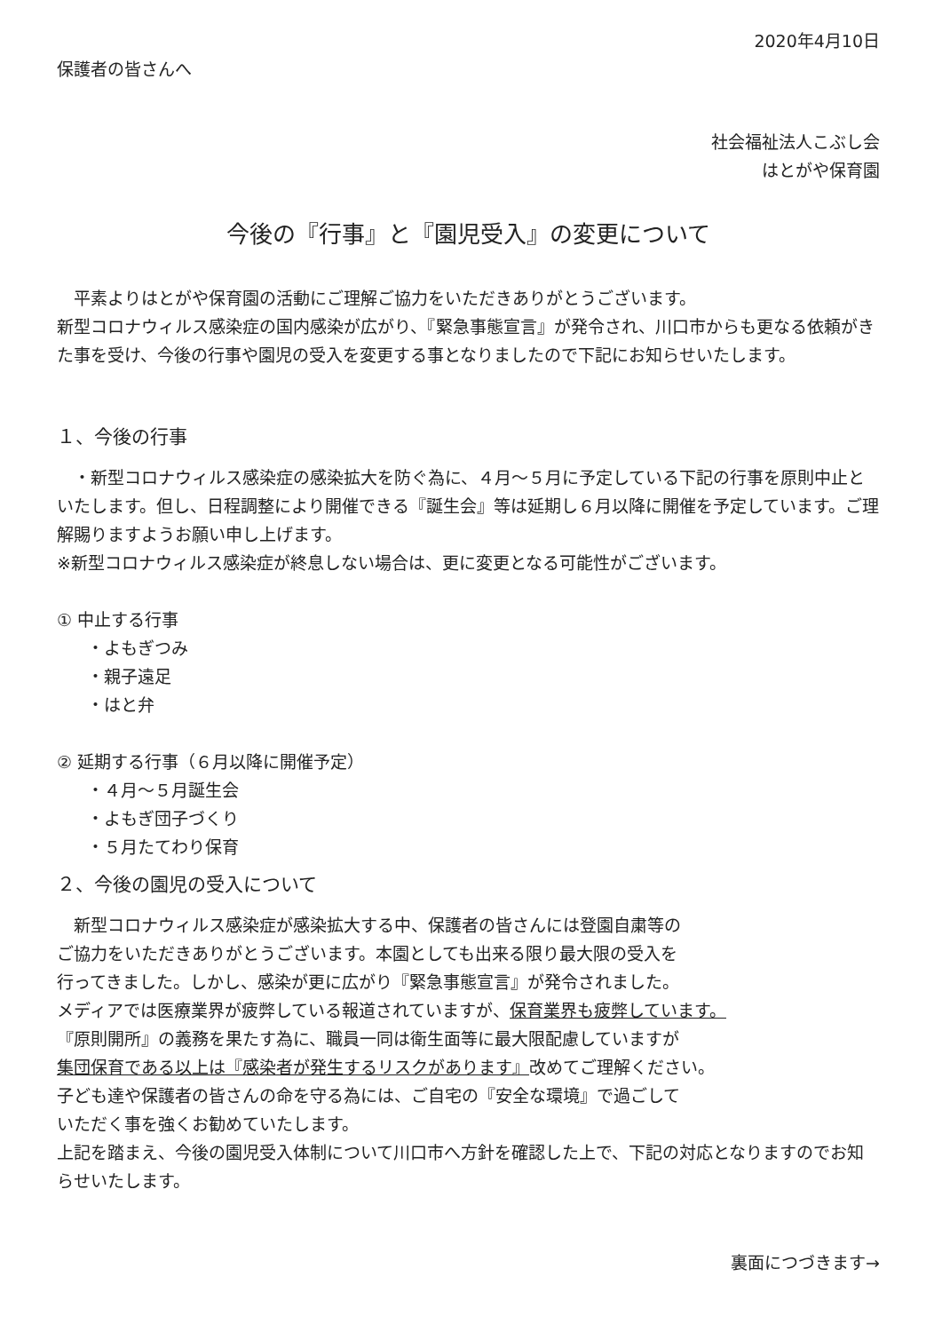2020年4月10日
保護者の皆さんへ
社会福祉法人こぶし会
はとがや保育園
今後の『行事』と『園児受入』の変更について
　平素よりはとがや保育園の活動にご理解ご協力をいただきありがとうございます。
新型コロナウィルス感染症の国内感染が広がり、『緊急事態宣言』が発令され、川口市からも更なる依頼がきた事を受け、今後の行事や園児の受入を変更する事となりましたので下記にお知らせいたします。
１、今後の行事
　・新型コロナウィルス感染症の感染拡大を防ぐ為に、４月～５月に予定している下記の行事を原則中止といたします。但し、日程調整により開催できる『誕生会』等は延期し６月以降に開催を予定しています。ご理解賜りますようお願い申し上げます。
※新型コロナウィルス感染症が終息しない場合は、更に変更となる可能性がございます。
① 中止する行事
・よもぎつみ
・親子遠足
・はと弁
② 延期する行事（６月以降に開催予定）
・４月～５月誕生会
・よもぎ団子づくり
・５月たてわり保育
２、今後の園児の受入について
　新型コロナウィルス感染症が感染拡大する中、保護者の皆さんには登園自粛等の
ご協力をいただきありがとうございます。本園としても出来る限り最大限の受入を
行ってきました。しかし、感染が更に広がり『緊急事態宣言』が発令されました。
メディアでは医療業界が疲弊している報道されていますが、保育業界も疲弊しています。
『原則開所』の義務を果たす為に、職員一同は衛生面等に最大限配慮していますが
集団保育である以上は『感染者が発生するリスクがあります』改めてご理解ください。
子ども達や保護者の皆さんの命を守る為には、ご自宅の『安全な環境』で過ごして
いただく事を強くお勧めていたします。
上記を踏まえ、今後の園児受入体制について川口市へ方針を確認した上で、下記の対応となりますのでお知らせいたします。
裏面につづきます→